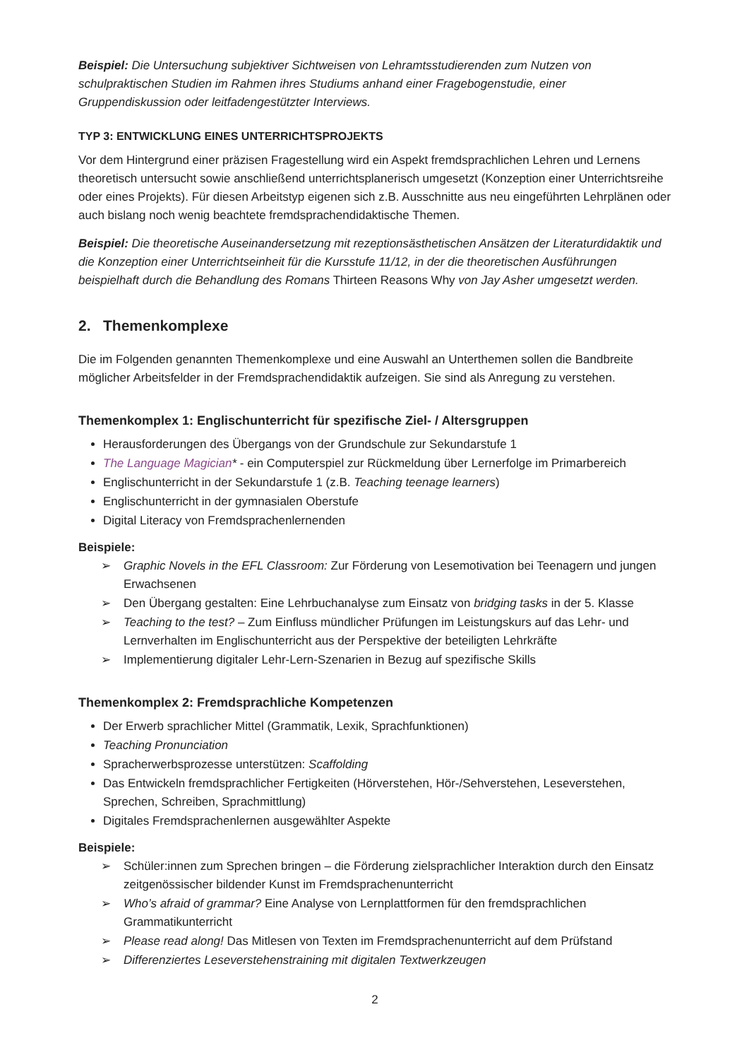Beispiel: Die Untersuchung subjektiver Sichtweisen von Lehramtsstudierenden zum Nutzen von schulpraktischen Studien im Rahmen ihres Studiums anhand einer Fragebogenstudie, einer Gruppendiskussion oder leitfadengestützter Interviews.
TYP 3: ENTWICKLUNG EINES UNTERRICHTSPROJEKTS
Vor dem Hintergrund einer präzisen Fragestellung wird ein Aspekt fremdsprachlichen Lehren und Lernens theoretisch untersucht sowie anschließend unterrichtsplanerisch umgesetzt (Konzeption einer Unterrichtsreihe oder eines Projekts). Für diesen Arbeitstyp eigenen sich z.B. Ausschnitte aus neu eingeführten Lehrplänen oder auch bislang noch wenig beachtete fremdsprachendidaktische Themen.
Beispiel: Die theoretische Auseinandersetzung mit rezeptionsästhetischen Ansätzen der Literaturdidaktik und die Konzeption einer Unterrichtseinheit für die Kursstufe 11/12, in der die theoretischen Ausführungen beispielhaft durch die Behandlung des Romans Thirteen Reasons Why von Jay Asher umgesetzt werden.
2. Themenkomplexe
Die im Folgenden genannten Themenkomplexe und eine Auswahl an Unterthemen sollen die Bandbreite möglicher Arbeitsfelder in der Fremdsprachendidaktik aufzeigen. Sie sind als Anregung zu verstehen.
Themenkomplex 1: Englischunterricht für spezifische Ziel- / Altersgruppen
Herausforderungen des Übergangs von der Grundschule zur Sekundarstufe 1
The Language Magician* - ein Computerspiel zur Rückmeldung über Lernerfolge im Primarbereich
Englischunterricht in der Sekundarstufe 1 (z.B. Teaching teenage learners)
Englischunterricht in der gymnasialen Oberstufe
Digital Literacy von Fremdsprachenlernenden
Beispiele:
Graphic Novels in the EFL Classroom: Zur Förderung von Lesemotivation bei Teenagern und jungen Erwachsenen
Den Übergang gestalten: Eine Lehrbuchanalyse zum Einsatz von bridging tasks in der 5. Klasse
Teaching to the test? – Zum Einfluss mündlicher Prüfungen im Leistungskurs auf das Lehr- und Lernverhalten im Englischunterricht aus der Perspektive der beteiligten Lehrkräfte
Implementierung digitaler Lehr-Lern-Szenarien in Bezug auf spezifische Skills
Themenkomplex 2: Fremdsprachliche Kompetenzen
Der Erwerb sprachlicher Mittel (Grammatik, Lexik, Sprachfunktionen)
Teaching Pronunciation
Spracherwerbsprozesse unterstützen: Scaffolding
Das Entwickeln fremdsprachlicher Fertigkeiten (Hörverstehen, Hör-/Sehverstehen, Leseverstehen, Sprechen, Schreiben, Sprachmittlung)
Digitales Fremdsprachenlernen ausgewählter Aspekte
Beispiele:
Schüler:innen zum Sprechen bringen – die Förderung zielsprachlicher Interaktion durch den Einsatz zeitgenössischer bildender Kunst im Fremdsprachenunterricht
Who’s afraid of grammar? Eine Analyse von Lernplattformen für den fremdsprachlichen Grammatikunterricht
Please read along! Das Mitlesen von Texten im Fremdsprachenunterricht auf dem Prüfstand
Differenziertes Leseverstehenstraining mit digitalen Textwerkzeugen
2